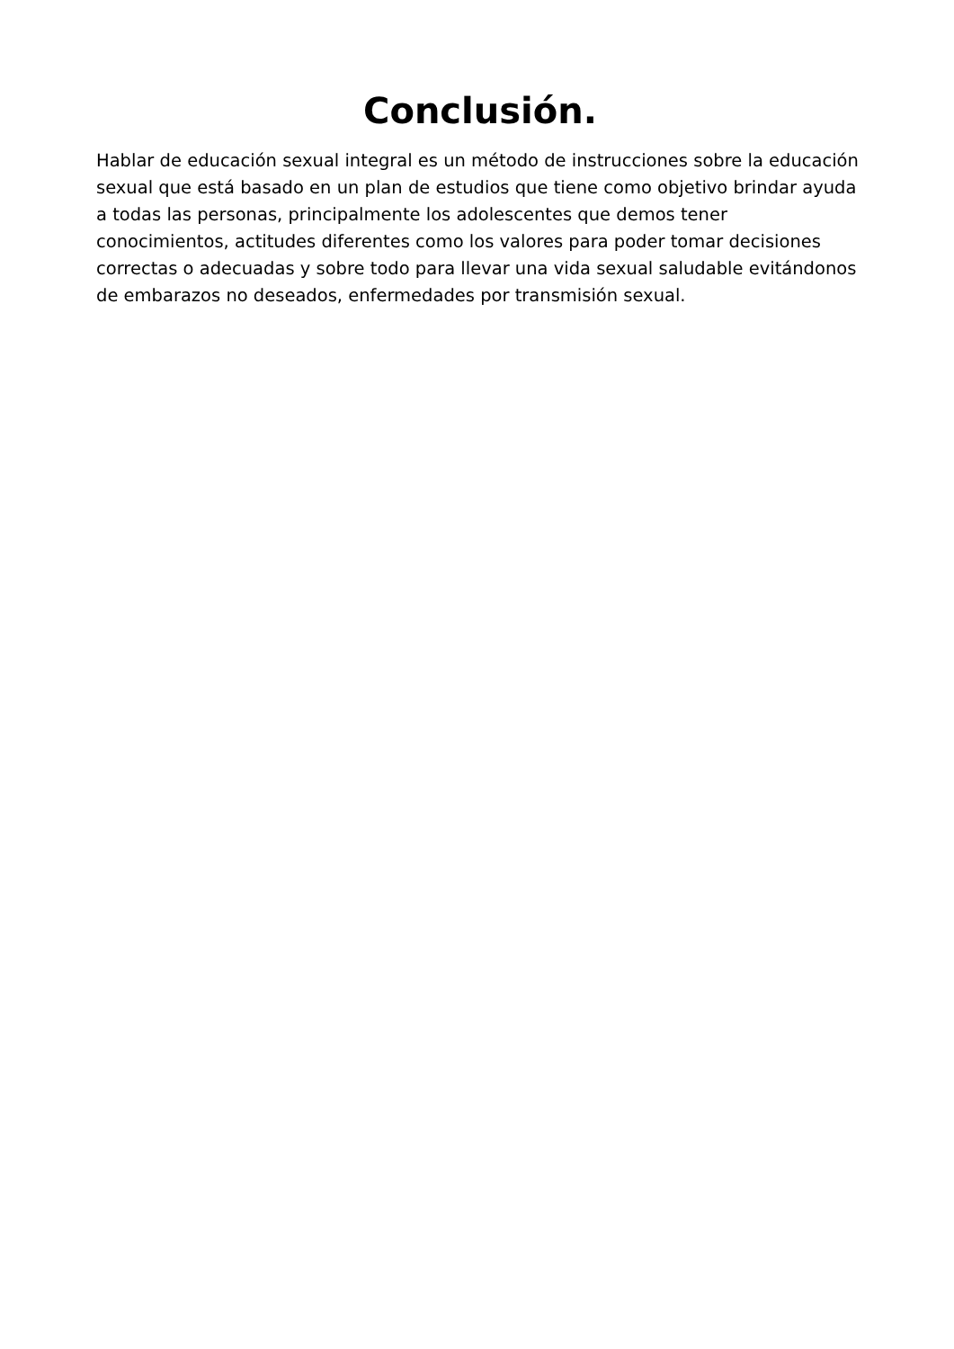Conclusión.
Hablar de educación sexual integral es un método de instrucciones sobre la educación sexual que está basado en un plan de estudios que tiene como objetivo brindar ayuda a todas las personas, principalmente los adolescentes que demos tener conocimientos, actitudes diferentes como los valores para poder tomar decisiones correctas o adecuadas y sobre todo para llevar una vida sexual saludable evitándonos de embarazos no deseados, enfermedades por transmisión sexual.